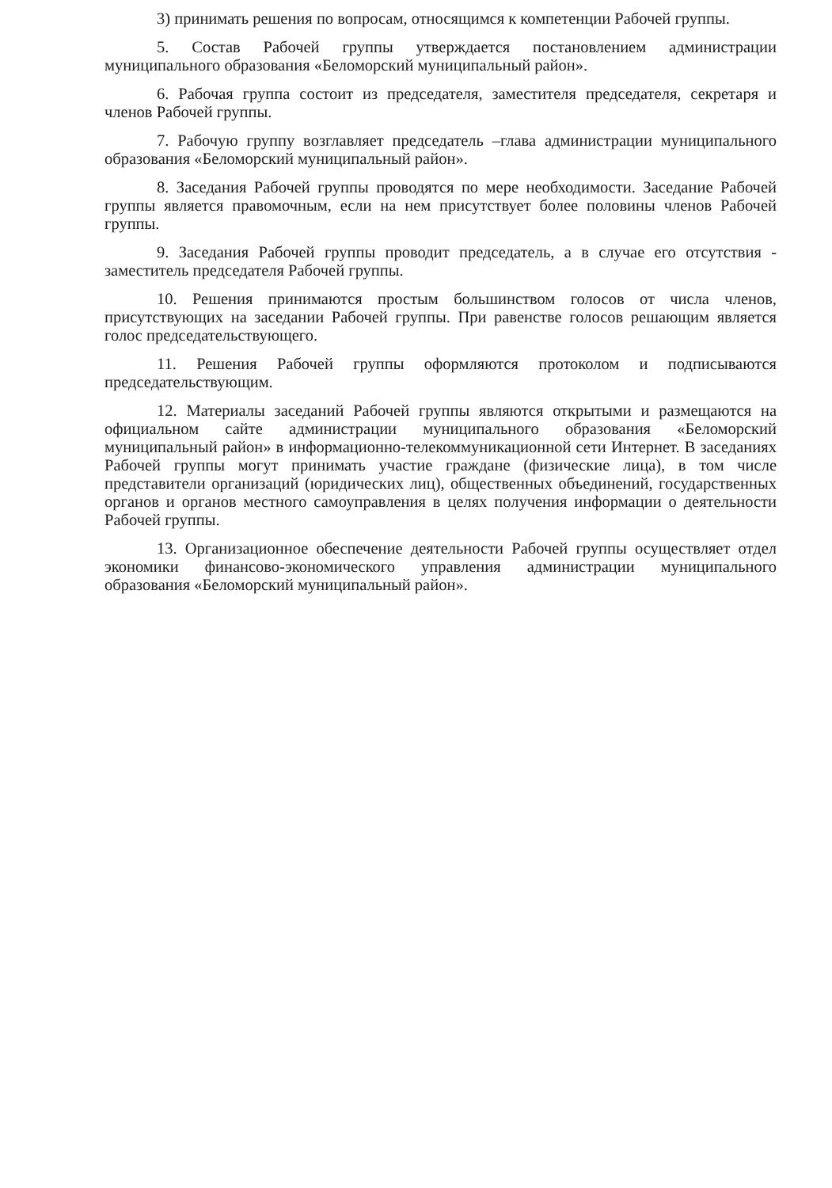3) принимать решения по вопросам, относящимся к компетенции Рабочей группы.
5. Состав Рабочей группы утверждается постановлением администрации муниципального образования «Беломорский муниципальный район».
6. Рабочая группа состоит из председателя, заместителя председателя, секретаря и членов Рабочей группы.
7. Рабочую группу возглавляет председатель –глава администрации муниципального образования «Беломорский муниципальный район».
8. Заседания Рабочей группы проводятся по мере необходимости. Заседание Рабочей группы является правомочным, если на нем присутствует более половины членов Рабочей группы.
9. Заседания Рабочей группы проводит председатель, а в случае его отсутствия - заместитель председателя Рабочей группы.
10. Решения принимаются простым большинством голосов от числа членов, присутствующих на заседании Рабочей группы. При равенстве голосов решающим является голос председательствующего.
11. Решения Рабочей группы оформляются протоколом и подписываются председательствующим.
12. Материалы заседаний Рабочей группы являются открытыми и размещаются на официальном сайте администрации муниципального образования «Беломорский муниципальный район» в информационно-телекоммуникационной сети Интернет. В заседаниях Рабочей группы могут принимать участие граждане (физические лица), в том числе представители организаций (юридических лиц), общественных объединений, государственных органов и органов местного самоуправления в целях получения информации о деятельности Рабочей группы.
13. Организационное обеспечение деятельности Рабочей группы осуществляет отдел экономики финансово-экономического управления администрации муниципального образования «Беломорский муниципальный район».